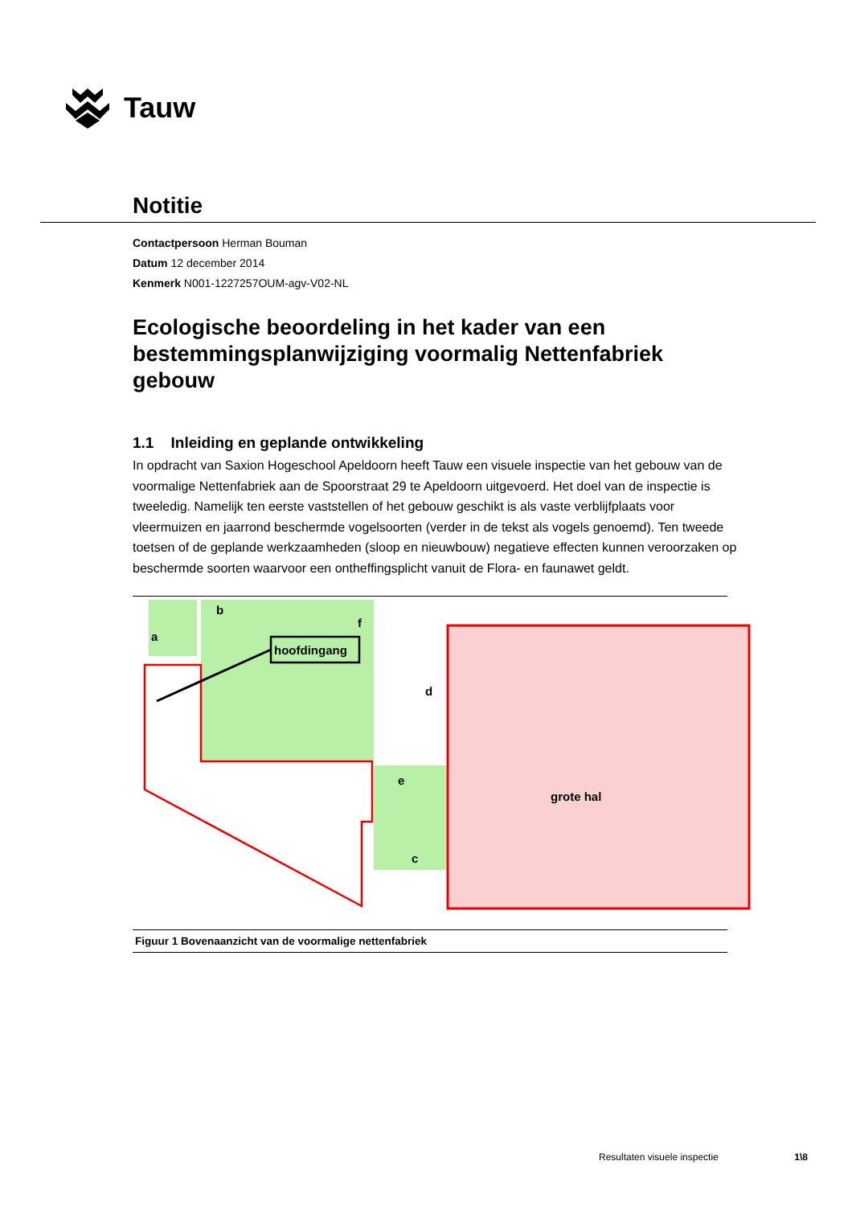Tauw
Notitie
Contactpersoon Herman Bouman
Datum 12 december 2014
Kenmerk N001-1227257OUM-agv-V02-NL
Ecologische beoordeling in het kader van een bestemmingsplanwijziging voormalig Nettenfabriek gebouw
1.1 Inleiding en geplande ontwikkeling
In opdracht van Saxion Hogeschool Apeldoorn heeft Tauw een visuele inspectie van het gebouw van de voormalige Nettenfabriek aan de Spoorstraat 29 te Apeldoorn uitgevoerd. Het doel van de inspectie is tweeledig. Namelijk ten eerste vaststellen of het gebouw geschikt is als vaste verblijfplaats voor vleermuizen en jaarrond beschermde vogelsoorten (verder in de tekst als vogels genoemd). Ten tweede toetsen of de geplande werkzaamheden (sloop en nieuwbouw) negatieve effecten kunnen veroorzaken op beschermde soorten waarvoor een ontheffingsplicht vanuit de Flora- en faunawet geldt.
a
b
f
hoofdingang
d
e
c
grote hal
Figuur 1 Bovenaanzicht van de voormalige nettenfabriek
Resultaten visuele inspectie 1\8